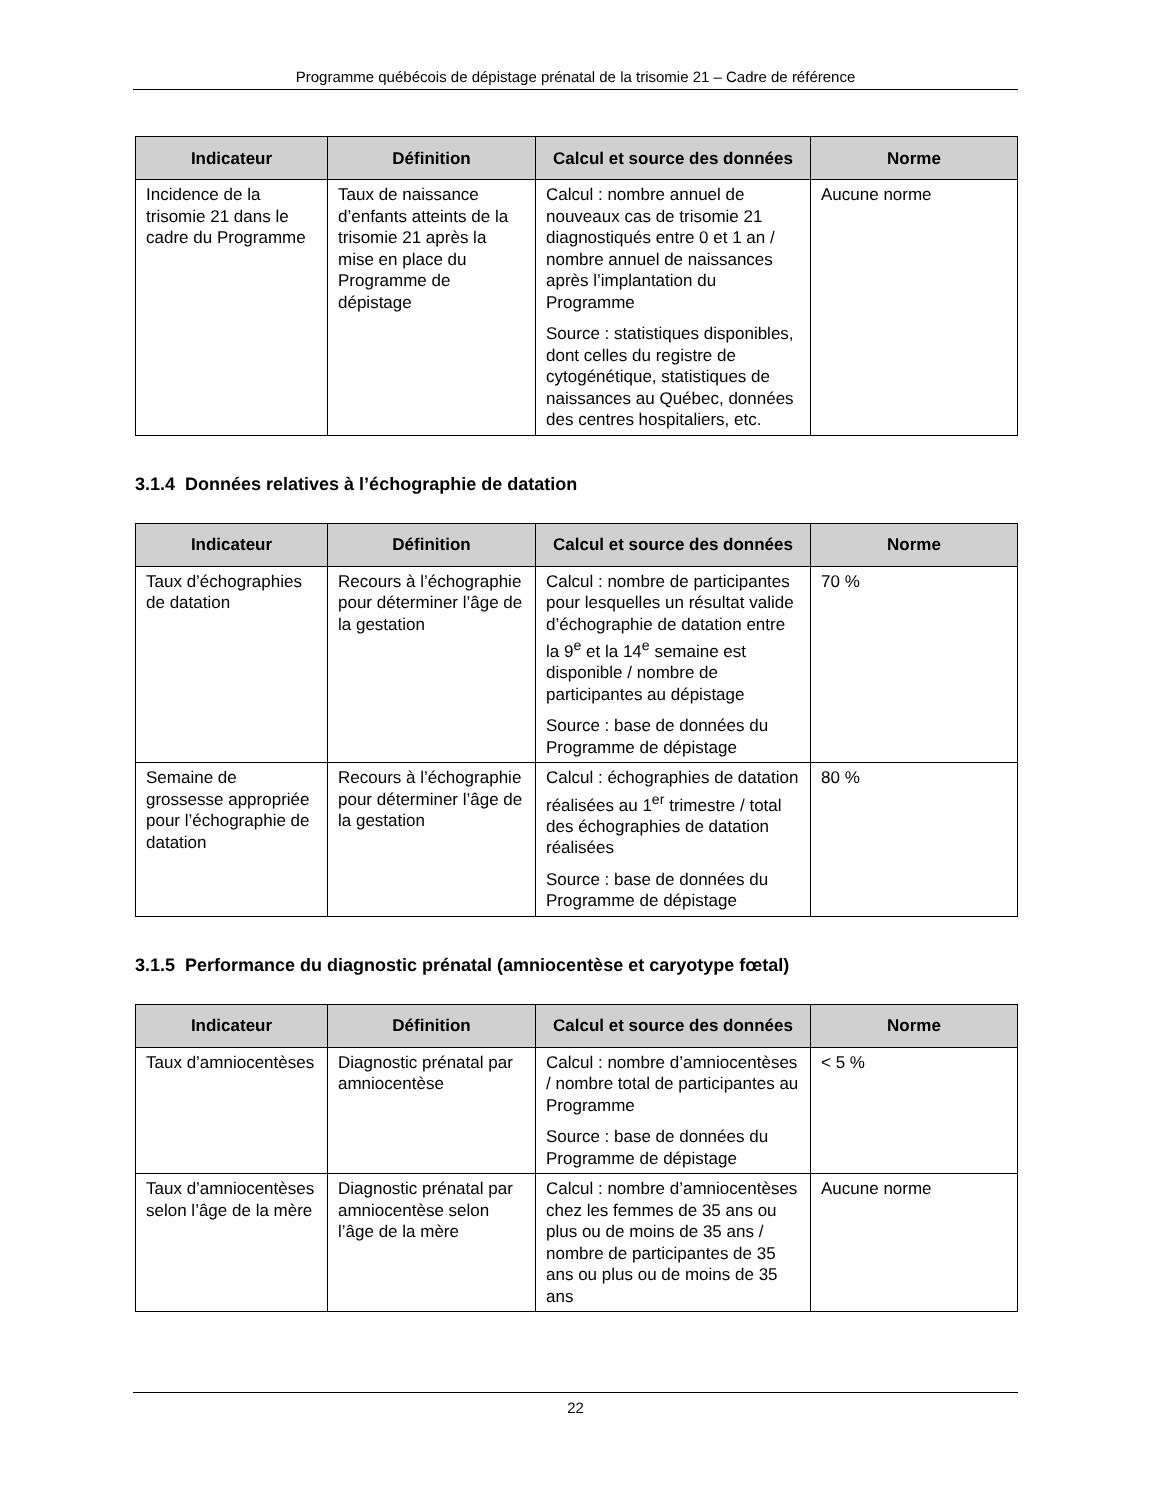Programme québécois de dépistage prénatal de la trisomie 21 – Cadre de référence
| Indicateur | Définition | Calcul et source des données | Norme |
| --- | --- | --- | --- |
| Incidence de la trisomie 21 dans le cadre du Programme | Taux de naissance d’enfants atteints de la trisomie 21 après la mise en place du Programme de dépistage | Calcul : nombre annuel de nouveaux cas de trisomie 21 diagnostiqués entre 0 et 1 an / nombre annuel de naissances après l’implantation du Programme Source : statistiques disponibles, dont celles du registre de cytogénétique, statistiques de naissances au Québec, données des centres hospitaliers, etc. | Aucune norme |
3.1.4 Données relatives à l’échographie de datation
| Indicateur | Définition | Calcul et source des données | Norme |
| --- | --- | --- | --- |
| Taux d’échographies de datation | Recours à l’échographie pour déterminer l’âge de la gestation | Calcul : nombre de participantes pour lesquelles un résultat valide d’échographie de datation entre la 9<sup>e</sup> et la 14<sup>e</sup> semaine est disponible / nombre de participantes au dépistage Source : base de données du Programme de dépistage | 70 % |
| Semaine de grossesse appropriée pour l’échographie de datation | Recours à l’échographie pour déterminer l’âge de la gestation | Calcul : échographies de datation réalisées au 1<sup>er</sup> trimestre / total des échographies de datation réalisées Source : base de données du Programme de dépistage | 80 % |
3.1.5 Performance du diagnostic prénatal (amniocentèse et caryotype fœtal)
| Indicateur | Définition | Calcul et source des données | Norme |
| --- | --- | --- | --- |
| Taux d’amniocentèses | Diagnostic prénatal par amniocentèse | Calcul : nombre d’amniocentèses / nombre total de participantes au Programme Source : base de données du Programme de dépistage | < 5 % |
| Taux d’amniocentèses selon l’âge de la mère | Diagnostic prénatal par amniocentèse selon l’âge de la mère | Calcul : nombre d’amniocentèses chez les femmes de 35 ans ou plus ou de moins de 35 ans / nombre de participantes de 35 ans ou plus ou de moins de 35 ans | Aucune norme |
22